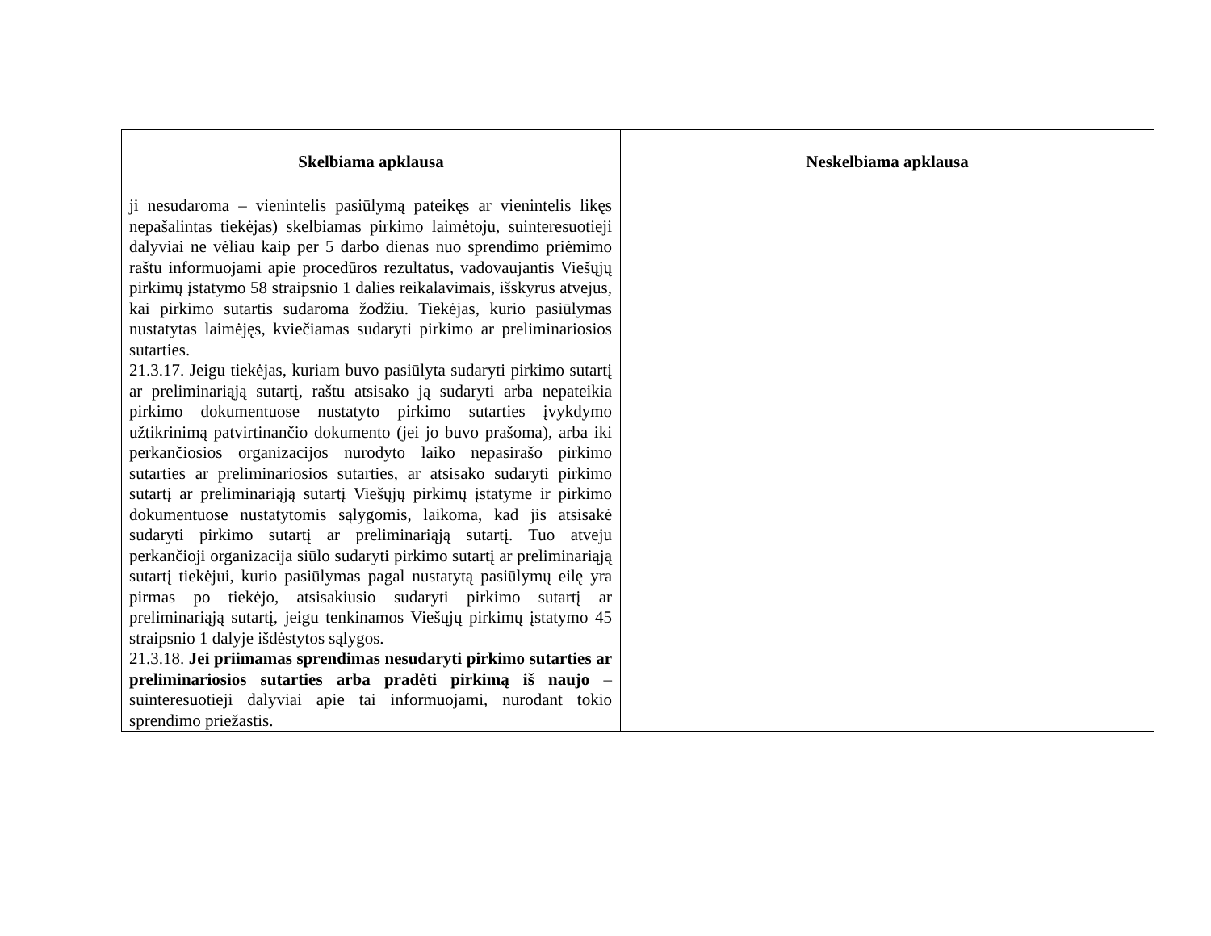| Skelbiama apklausa | Neskelbiama apklausa |
| --- | --- |
| ji nesudaroma – vienintelis pasiūlymą pateikęs ar vienintelis likęs nepašalintas tiekėjas) skelbiamas pirkimo laimėtoju, suinteresuotieji dalyviai ne vėliau kaip per 5 darbo dienas nuo sprendimo priėmimo raštu informuojami apie procedūros rezultatus, vadovaujantis Viešųjų pirkimų įstatymo 58 straipsnio 1 dalies reikalavimais, išskyrus atvejus, kai pirkimo sutartis sudaroma žodžiu. Tiekėjas, kurio pasiūlymas nustatytas laimėjęs, kviečiamas sudaryti pirkimo ar preliminariosios sutarties. 21.3.17. Jeigu tiekėjas, kuriam buvo pasiūlyta sudaryti pirkimo sutartį ar preliminariąją sutartį, raštu atsisako ją sudaryti arba nepateikia pirkimo dokumentuose nustatyto pirkimo sutarties įvykdymo užtikrinimą patvirtinančio dokumento (jei jo buvo prašoma), arba iki perkančiosios organizacijos nurodyto laiko nepasirašo pirkimo sutarties ar preliminariosios sutarties, ar atsisako sudaryti pirkimo sutartį ar preliminariąją sutartį Viešųjų pirkimų įstatyme ir pirkimo dokumentuose nustatytomis sąlygomis, laikoma, kad jis atsisakė sudaryti pirkimo sutartį ar preliminariąją sutartį. Tuo atveju perkančioji organizacija siūlo sudaryti pirkimo sutartį ar preliminariąją sutartį tiekėjui, kurio pasiūlymas pagal nustatytą pasiūlymų eilę yra pirmas po tiekėjo, atsisakiusio sudaryti pirkimo sutartį ar preliminariąją sutartį, jeigu tenkinamos Viešųjų pirkimų įstatymo 45 straipsnio 1 dalyje išdėstytos sąlygos. 21.3.18. Jei priimamas sprendimas nesudaryti pirkimo sutarties ar preliminariosios sutarties arba pradėti pirkimą iš naujo – suinteresuotieji dalyviai apie tai informuojami, nurodant tokio sprendimo priežastis. | |